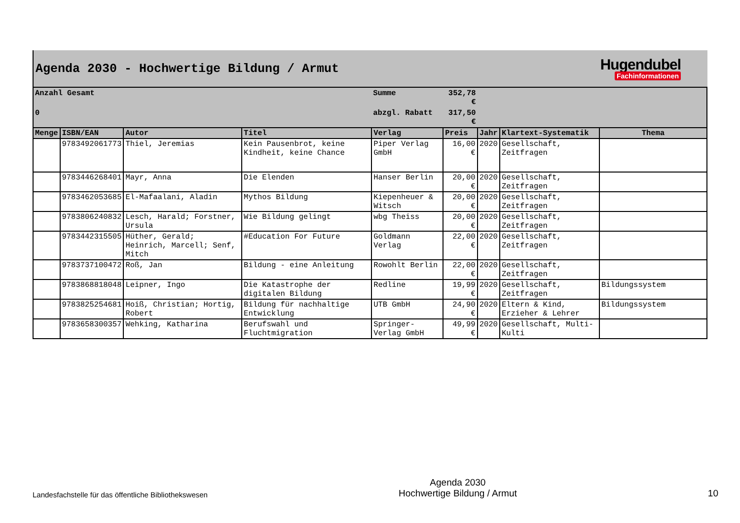Agenda 2030 - Hochwertige Bildung / Armut
Hugendubel
Fachinformationen
| Anzahl Gesamt | | | | Summe | 352,78 € | | | |
| 0 | | | | abzgl. Rabatt | 317,50 € | | | |
| Menge | ISBN/EAN | Autor | Titel | Verlag | Preis | Jahr | Klartext-Systematik | Thema |
| | 9783492061773 | Thiel, Jeremias | Kein Pausenbrot, keine Kindheit, keine Chance | Piper Verlag GmbH | 16,00 € | 2020 | Gesellschaft, Zeitfragen | |
| | 9783446268401 | Mayr, Anna | Die Elenden | Hanser Berlin | 20,00 € | 2020 | Gesellschaft, Zeitfragen | |
| | 9783462053685 | El-Mafaalani, Aladin | Mythos Bildung | Kiepenheuer & Witsch | 20,00 € | 2020 | Gesellschaft, Zeitfragen | |
| | 9783806240832 | Lesch, Harald; Forstner, Ursula | Wie Bildung gelingt | wbg Theiss | 20,00 € | 2020 | Gesellschaft, Zeitfragen | |
| | 9783442315505 | Hüther, Gerald; Heinrich, Marcell; Senf, Mitch | #Education For Future | Goldmann Verlag | 22,00 € | 2020 | Gesellschaft, Zeitfragen | |
| | 9783737100472 | Roß, Jan | Bildung - eine Anleitung | Rowohlt Berlin | 22,00 € | 2020 | Gesellschaft, Zeitfragen | |
| | 9783868818048 | Leipner, Ingo | Die Katastrophe der digitalen Bildung | Redline | 19,99 € | 2020 | Gesellschaft, Zeitfragen | Bildungssystem |
| | 9783825254681 | Hoiß, Christian; Hortig, Robert | Bildung für nachhaltige Entwicklung | UTB GmbH | 24,90 € | 2020 | Eltern & Kind, Erzieher & Lehrer | Bildungssystem |
| | 9783658300357 | Wehking, Katharina | Berufswahl und Fluchtmigration | Springer-Verlag GmbH | 49,99 € | 2020 | Gesellschaft, Multi-Kulti | |
Landesfachstelle für das öffentliche Bibliothekswesen
Agenda 2030
Hochwertige Bildung / Armut
10